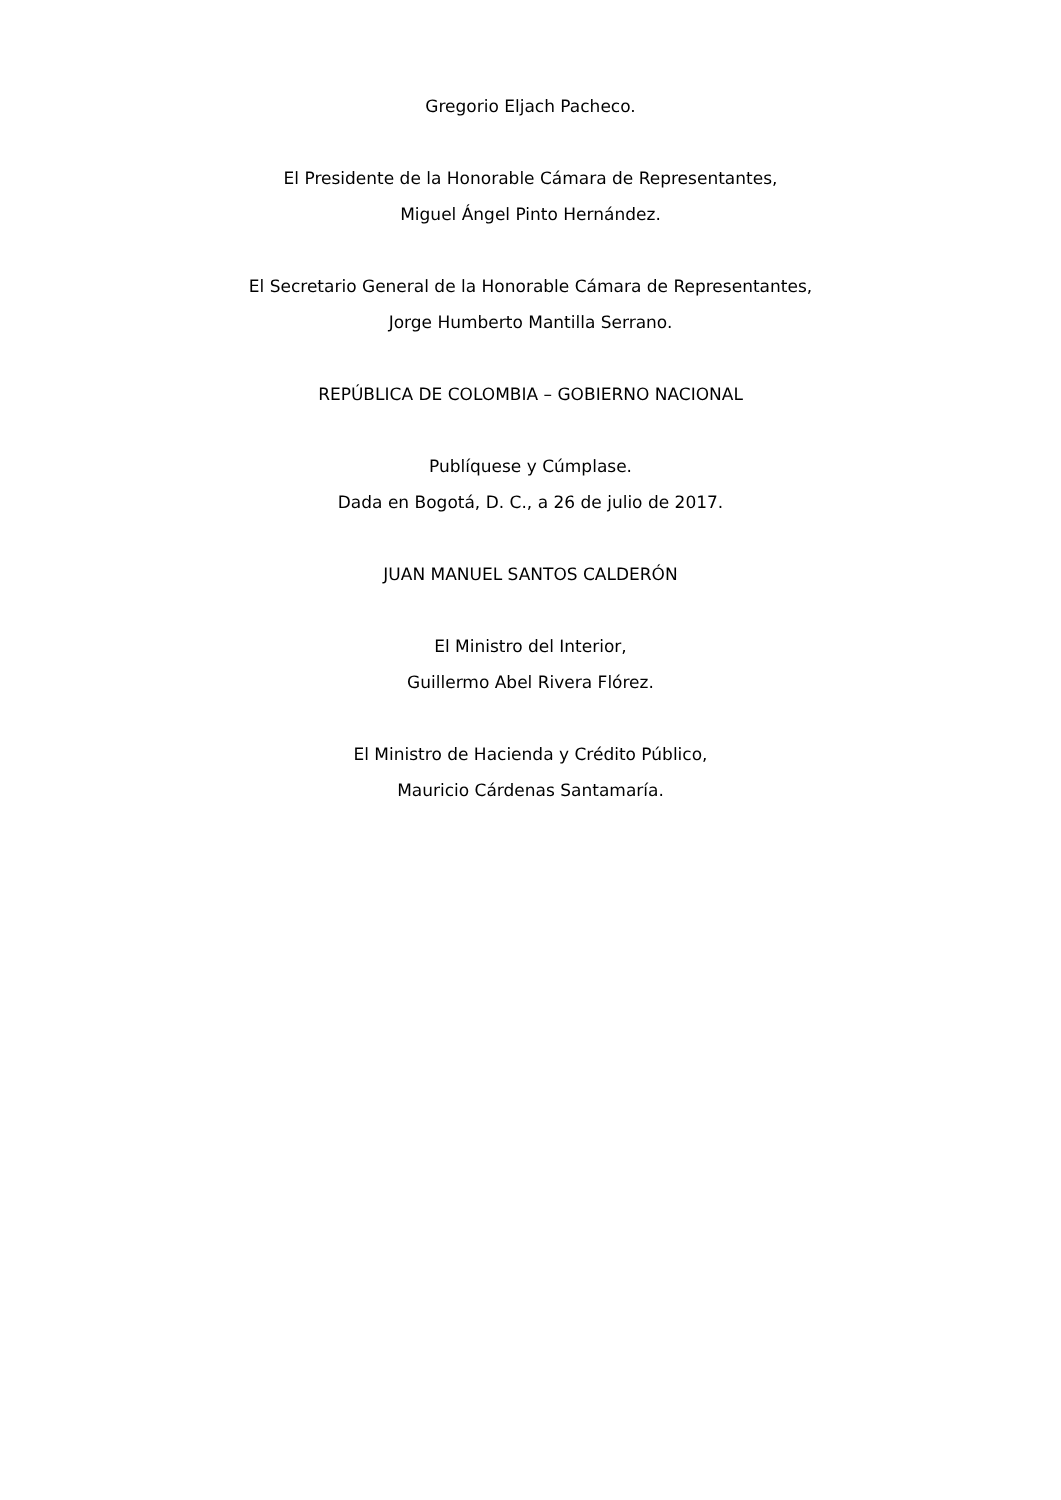Gregorio Eljach Pacheco.
El Presidente de la Honorable Cámara de Representantes,
Miguel Ángel Pinto Hernández.
El Secretario General de la Honorable Cámara de Representantes,
Jorge Humberto Mantilla Serrano.
REPÚBLICA DE COLOMBIA – GOBIERNO NACIONAL
Publíquese y Cúmplase.
Dada en Bogotá, D. C., a 26 de julio de 2017.
JUAN MANUEL SANTOS CALDERÓN
El Ministro del Interior,
Guillermo Abel Rivera Flórez.
El Ministro de Hacienda y Crédito Público,
Mauricio Cárdenas Santamaría.